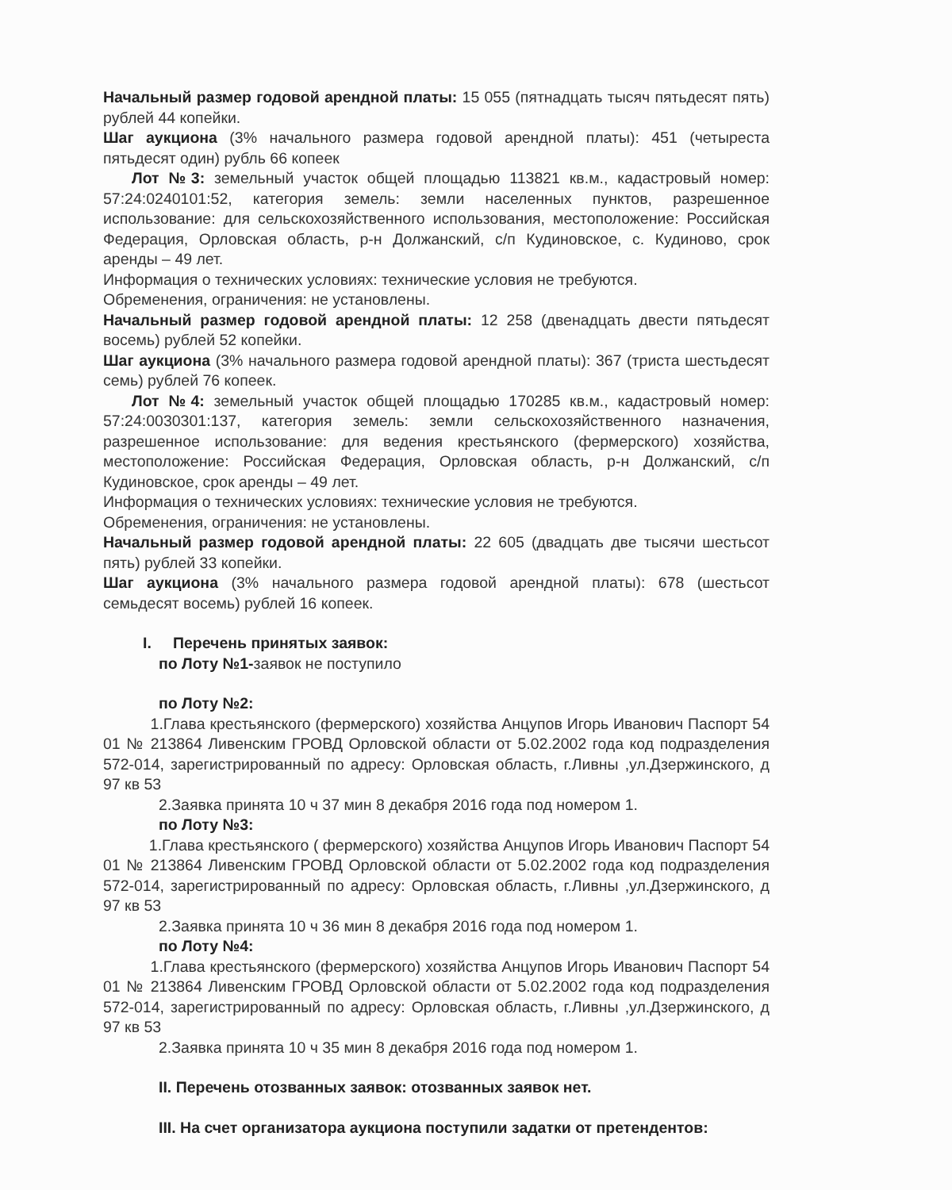Начальный размер годовой арендной платы: 15 055 (пятнадцать тысяч пятьдесят пять) рублей 44 копейки.
Шаг аукциона (3% начального размера годовой арендной платы): 451 (четыреста пятьдесят один) рубль 66 копеек
Лот №3: земельный участок общей площадью 113821 кв.м., кадастровый номер: 57:24:0240101:52, категория земель: земли населенных пунктов, разрешенное использование: для сельскохозяйственного использования, местоположение: Российская Федерация, Орловская область, р-н Должанский, с/п Кудиновское, с. Кудиново, срок аренды – 49 лет.
Информация о технических условиях: технические условия не требуются.
Обременения, ограничения: не установлены.
Начальный размер годовой арендной платы: 12 258 (двенадцать двести пятьдесят восемь) рублей 52 копейки.
Шаг аукциона (3% начального размера годовой арендной платы): 367 (триста шестьдесят семь) рублей 76 копеек.
Лот №4: земельный участок общей площадью 170285 кв.м., кадастровый номер: 57:24:0030301:137, категория земель: земли сельскохозяйственного назначения, разрешенное использование: для ведения крестьянского (фермерского) хозяйства, местоположение: Российская Федерация, Орловская область, р-н Должанский, с/п Кудиновское, срок аренды – 49 лет.
Информация о технических условиях: технические условия не требуются.
Обременения, ограничения: не установлены.
Начальный размер годовой арендной платы: 22 605 (двадцать две тысячи шестьсот пять) рублей 33 копейки.
Шаг аукциона (3% начального размера годовой арендной платы): 678 (шестьсот семьдесят восемь) рублей 16 копеек.
I. Перечень принятых заявок:
по Лоту №1-заявок не поступило
по Лоту №2:
1.Глава крестьянского (фермерского) хозяйства Анцупов Игорь Иванович Паспорт 54 01 № 213864 Ливенским ГРОВД Орловской области от 5.02.2002 года код подразделения 572-014, зарегистрированный по адресу: Орловская область, г.Ливны ,ул.Дзержинского, д 97 кв 53
2.Заявка принята 10 ч 37 мин 8 декабря 2016 года под номером 1.
по Лоту №3:
1.Глава крестьянского ( фермерского) хозяйства Анцупов Игорь Иванович Паспорт 54 01 № 213864 Ливенским ГРОВД Орловской области от 5.02.2002 года код подразделения 572-014, зарегистрированный по адресу: Орловская область, г.Ливны ,ул.Дзержинского, д 97 кв 53
2.Заявка принята 10 ч 36 мин 8 декабря 2016 года под номером 1.
по Лоту №4:
1.Глава крестьянского (фермерского) хозяйства Анцупов Игорь Иванович Паспорт 54 01 № 213864 Ливенским ГРОВД Орловской области от 5.02.2002 года код подразделения 572-014, зарегистрированный по адресу: Орловская область, г.Ливны ,ул.Дзержинского, д 97 кв 53
2.Заявка принята 10 ч 35 мин 8 декабря 2016 года под номером 1.
II. Перечень отозванных заявок: отозванных заявок нет.
III. На счет организатора аукциона поступили задатки от претендентов: